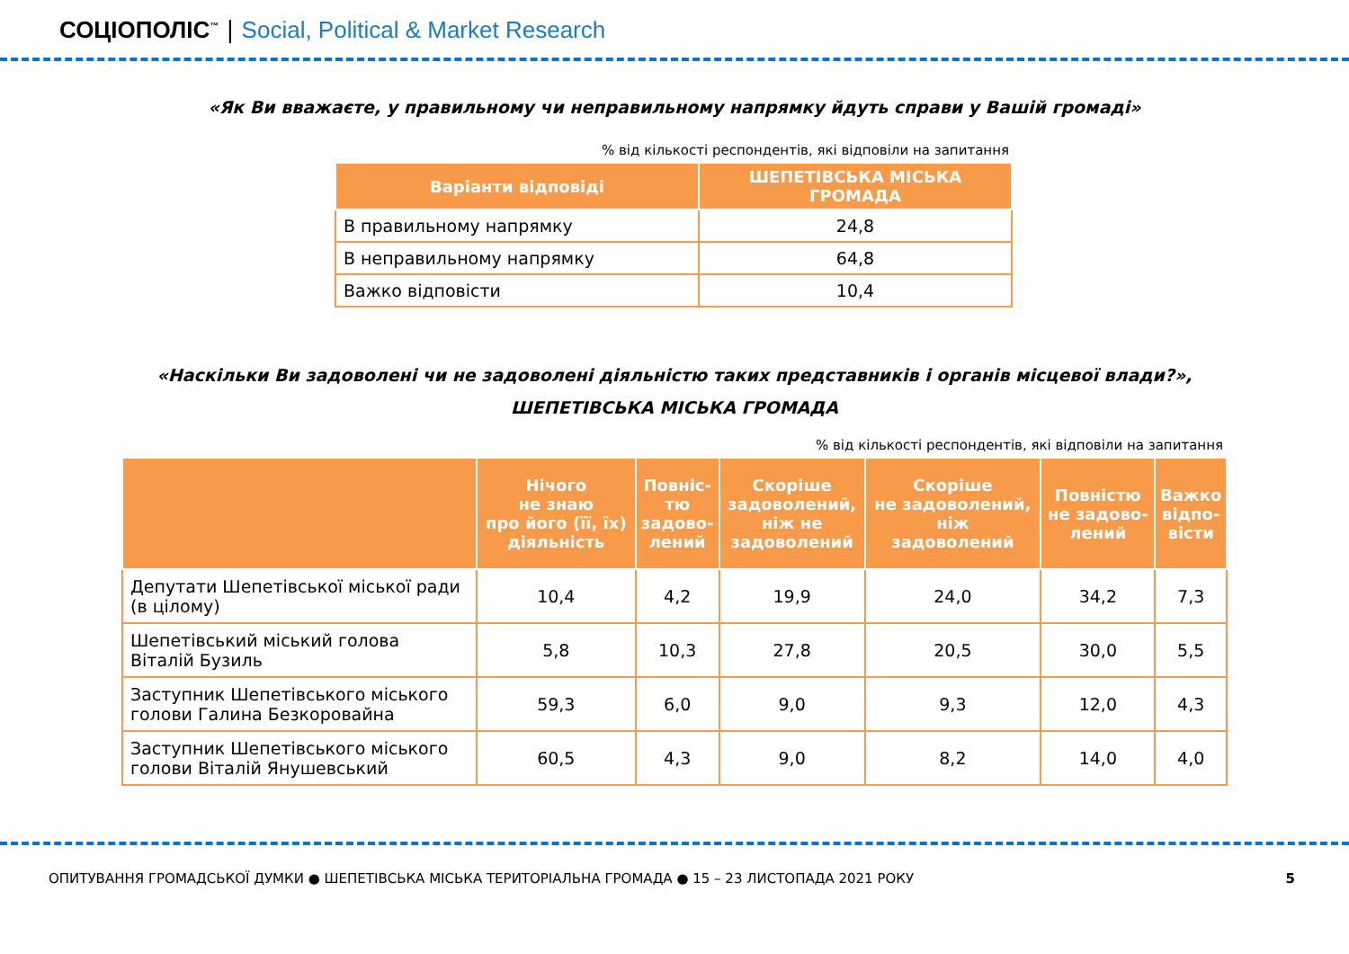СОЦІОПОЛІС<sup>™</sup> | Social, Political & Market Research
«Як Ви вважаєте, у правильному чи неправильному напрямку йдуть справи у Вашій громаді»
% від кількості респондентів, які відповіли на запитання
| Варіанти відповіді | ШЕПЕТІВСЬКА МІСЬКА ГРОМАДА |
| --- | --- |
| В правильному напрямку | 24,8 |
| В неправильному напрямку | 64,8 |
| Важко відповісти | 10,4 |
«Наскільки Ви задоволені чи не задоволені діяльністю таких представників і органів місцевої влади?»,
ШЕПЕТІВСЬКА МІСЬКА ГРОМАДА
% від кількості респондентів, які відповіли на запитання
| | Нічого не знаю про його (її, їх) діяльність | Повніс- тю задово- лений | Скоріше задоволений, ніж не задоволений | Скоріше не задоволений, ніж задоволений | Повністю не задово- лений | Важко відпо- вісти |
| --- | --- | --- | --- | --- | --- | --- |
| Депутати Шепетівської міської ради (в цілому) | 10,4 | 4,2 | 19,9 | 24,0 | 34,2 | 7,3 |
| Шепетівський міський голова Віталій Бузиль | 5,8 | 10,3 | 27,8 | 20,5 | 30,0 | 5,5 |
| Заступник Шепетівського міського голови Галина Безкоровайна | 59,3 | 6,0 | 9,0 | 9,3 | 12,0 | 4,3 |
| Заступник Шепетівського міського голови Віталій Янушевський | 60,5 | 4,3 | 9,0 | 8,2 | 14,0 | 4,0 |
ОПИТУВАННЯ ГРОМАДСЬКОЇ ДУМКИ ● ШЕПЕТІВСЬКА МІСЬКА ТЕРИТОРІАЛЬНА ГРОМАДА ● 15 – 23 ЛИСТОПАДА 2021 РОКУ 5